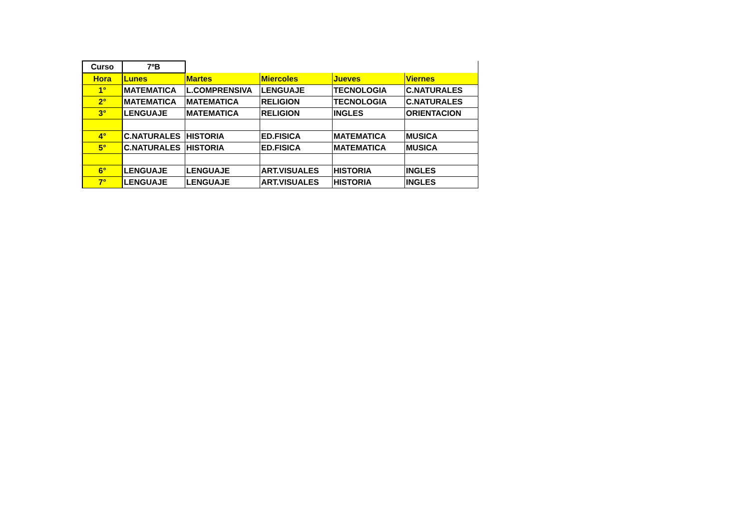| Curso | 7ºB | | | | |
| Hora | Lunes | Martes | Miercoles | Jueves | Viernes |
| 1° | MATEMATICA | L.COMPRENSIVA | LENGUAJE | TECNOLOGIA | C.NATURALES |
| 2° | MATEMATICA | MATEMATICA | RELIGION | TECNOLOGIA | C.NATURALES |
| 3° | LENGUAJE | MATEMATICA | RELIGION | INGLES | ORIENTACION |
| 4° | C.NATURALES | HISTORIA | ED.FISICA | MATEMATICA | MUSICA |
| 5° | C.NATURALES | HISTORIA | ED.FISICA | MATEMATICA | MUSICA |
| 6° | LENGUAJE | LENGUAJE | ART.VISUALES | HISTORIA | INGLES |
| 7° | LENGUAJE | LENGUAJE | ART.VISUALES | HISTORIA | INGLES |